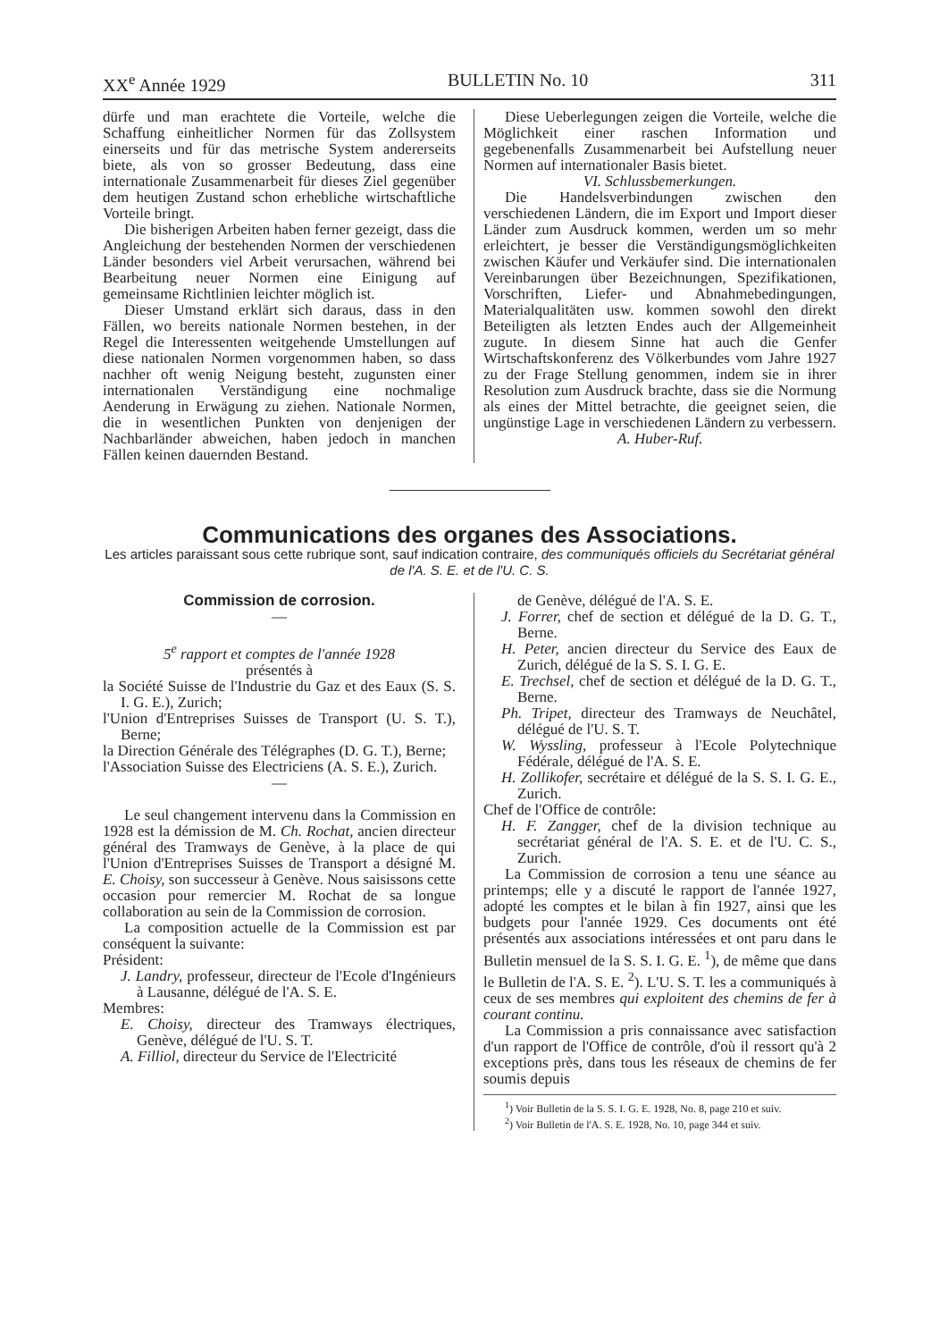XX<sup>e</sup> Année 1929 BULLETIN No. 10 311
dürfe und man erachtete die Vorteile, welche die Schaffung einheitlicher Normen für das Zollsystem einerseits und für das metrische System andererseits biete, als von so grosser Bedeutung, dass eine internationale Zusammenarbeit für dieses Ziel gegenüber dem heutigen Zustand schon erhebliche wirtschaftliche Vorteile bringt.
Die bisherigen Arbeiten haben ferner gezeigt, dass die Angleichung der bestehenden Normen der verschiedenen Länder besonders viel Arbeit verursachen, während bei Bearbeitung neuer Normen eine Einigung auf gemeinsame Richtlinien leichter möglich ist.
Dieser Umstand erklärt sich daraus, dass in den Fällen, wo bereits nationale Normen bestehen, in der Regel die Interessenten weitgehende Umstellungen auf diese nationalen Normen vorgenommen haben, so dass nachher oft wenig Neigung besteht, zugunsten einer internationalen Verständigung eine nochmalige Aenderung in Erwägung zu ziehen. Nationale Normen, die in wesentlichen Punkten von denjenigen der Nachbarländer abweichen, haben jedoch in manchen Fällen keinen dauernden Bestand.
Diese Ueberlegungen zeigen die Vorteile, welche die Möglichkeit einer raschen Information und gegebenenfalls Zusammenarbeit bei Aufstellung neuer Normen auf internationaler Basis bietet.
VI. Schlussbemerkungen.
Die Handelsverbindungen zwischen den verschiedenen Ländern, die im Export und Import dieser Länder zum Ausdruck kommen, werden um so mehr erleichtert, je besser die Verständigungsmöglichkeiten zwischen Käufer und Verkäufer sind. Die internationalen Vereinbarungen über Bezeichnungen, Spezifikationen, Vorschriften, Liefer- und Abnahmebedingungen, Materialqualitäten usw. kommen sowohl den direkt Beteiligten als letzten Endes auch der Allgemeinheit zugute. In diesem Sinne hat auch die Genfer Wirtschaftskonferenz des Völkerbundes vom Jahre 1927 zu der Frage Stellung genommen, indem sie in ihrer Resolution zum Ausdruck brachte, dass sie die Normung als eines der Mittel betrachte, die geeignet seien, die ungünstige Lage in verschiedenen Ländern zu verbessern. A. Huber-Ruf.
Communications des organes des Associations.
Les articles paraissant sous cette rubrique sont, sauf indication contraire, des communiqués officiels du Secrétariat général de l'A. S. E. et de l'U. C. S.
Commission de corrosion.
—
5<sup>e</sup> rapport et comptes de l'année 1928
présentés à
la Société Suisse de l'Industrie du Gaz et des Eaux (S. S. I. G. E.), Zurich;
l'Union d'Entreprises Suisses de Transport (U. S. T.), Berne;
la Direction Générale des Télégraphes (D. G. T.), Berne;
l'Association Suisse des Electriciens (A. S. E.), Zurich.
—
Le seul changement intervenu dans la Commission en 1928 est la démission de M. Ch. Rochat, ancien directeur général des Tramways de Genève, à la place de qui l'Union d'Entreprises Suisses de Transport a désigné M. E. Choisy, son successeur à Genève. Nous saisissons cette occasion pour remercier M. Rochat de sa longue collaboration au sein de la Commission de corrosion.
La composition actuelle de la Commission est par conséquent la suivante:
Président:
J. Landry, professeur, directeur de l'Ecole d'Ingénieurs à Lausanne, délégué de l'A. S. E.
Membres:
E. Choisy, directeur des Tramways électriques, Genève, délégué de l'U. S. T.
A. Filliol, directeur du Service de l'Electricité
de Genève, délégué de l'A. S. E.
J. Forrer, chef de section et délégué de la D. G. T., Berne.
H. Peter, ancien directeur du Service des Eaux de Zurich, délégué de la S. S. I. G. E.
E. Trechsel, chef de section et délégué de la D. G. T., Berne.
Ph. Tripet, directeur des Tramways de Neuchâtel, délégué de l'U. S. T.
W. Wyssling, professeur à l'Ecole Polytechnique Fédérale, délégué de l'A. S. E.
H. Zollikofer, secrétaire et délégué de la S. S. I. G. E., Zurich.
Chef de l'Office de contrôle:
H. F. Zangger, chef de la division technique au secrétariat général de l'A. S. E. et de l'U. C. S., Zurich.
La Commission de corrosion a tenu une séance au printemps; elle y a discuté le rapport de l'année 1927, adopté les comptes et le bilan à fin 1927, ainsi que les budgets pour l'année 1929. Ces documents ont été présentés aux associations intéressées et ont paru dans le Bulletin mensuel de la S. S. I. G. E. <sup>1</sup>), de même que dans le Bulletin de l'A. S. E. <sup>2</sup>). L'U. S. T. les a communiqués à ceux de ses membres qui exploitent des chemins de fer à courant continu.
La Commission a pris connaissance avec satisfaction d'un rapport de l'Office de contrôle, d'où il ressort qu'à 2 exceptions près, dans tous les réseaux de chemins de fer soumis depuis
<sup>1</sup>) Voir Bulletin de la S. S. I. G. E. 1928, No. 8, page 210 et suiv.
<sup>2</sup>) Voir Bulletin de l'A. S. E. 1928, No. 10, page 344 et suiv.